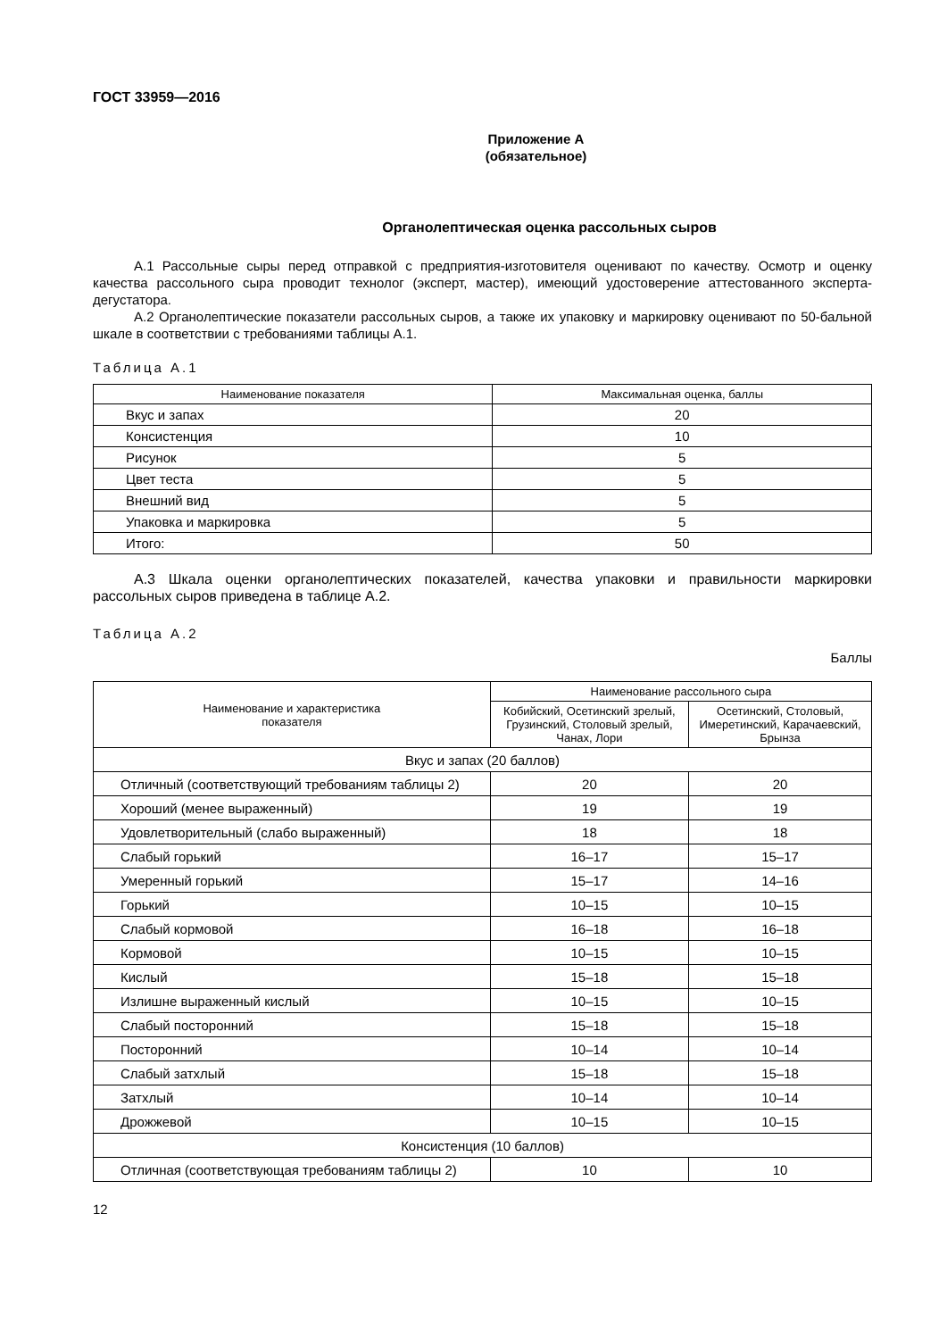ГОСТ 33959—2016
Приложение А
(обязательное)
Органолептическая оценка рассольных сыров
А.1 Рассольные сыры перед отправкой с предприятия-изготовителя оценивают по качеству. Осмотр и оценку качества рассольного сыра проводит технолог (эксперт, мастер), имеющий удостоверение аттестованного эксперта-дегустатора.
А.2 Органолептические показатели рассольных сыров, а также их упаковку и маркировку оценивают по 50-бальной шкале в соответствии с требованиями таблицы А.1.
Таблица А.1
| Наименование показателя | Максимальная оценка, баллы |
| --- | --- |
| Вкус и запах | 20 |
| Консистенция | 10 |
| Рисунок | 5 |
| Цвет теста | 5 |
| Внешний вид | 5 |
| Упаковка и маркировка | 5 |
| Итого: | 50 |
А.3 Шкала оценки органолептических показателей, качества упаковки и правильности маркировки рассольных сыров приведена в таблице А.2.
Таблица А.2
Баллы
| Наименование и характеристика показателя | Наименование рассольного сыра | |
| --- | --- | --- |
| | Кобийский, Осетинский зрелый, Грузинский, Столовый зрелый, Чанах, Лори | Осетинский, Столовый, Имеретинский, Карачаевский, Брынза |
| Вкус и запах (20 баллов) | | |
| Отличный (соответствующий требованиям таблицы 2) | 20 | 20 |
| Хороший (менее выраженный) | 19 | 19 |
| Удовлетворительный (слабо выраженный) | 18 | 18 |
| Слабый горький | 16–17 | 15–17 |
| Умеренный горький | 15–17 | 14–16 |
| Горький | 10–15 | 10–15 |
| Слабый кормовой | 16–18 | 16–18 |
| Кормовой | 10–15 | 10–15 |
| Кислый | 15–18 | 15–18 |
| Излишне выраженный кислый | 10–15 | 10–15 |
| Слабый посторонний | 15–18 | 15–18 |
| Посторонний | 10–14 | 10–14 |
| Слабый затхлый | 15–18 | 15–18 |
| Затхлый | 10–14 | 10–14 |
| Дрожжевой | 10–15 | 10–15 |
| Консистенция (10 баллов) | | |
| Отличная (соответствующая требованиям таблицы 2) | 10 | 10 |
12